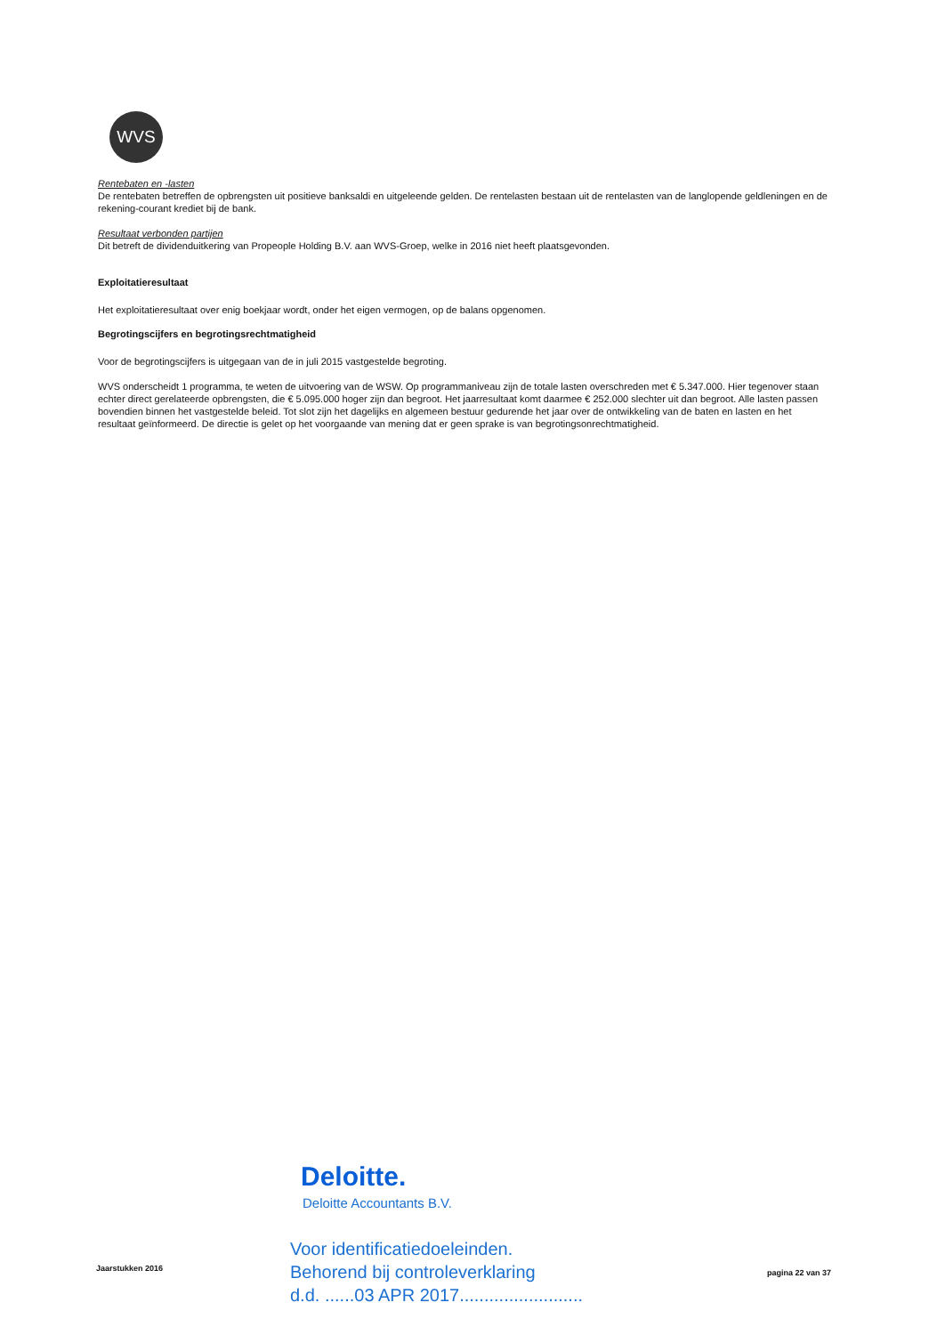WVS
Rentebaten en -lasten
De rentebaten betreffen de opbrengsten uit positieve banksaldi en uitgeleende gelden. De rentelasten bestaan uit de rentelasten van de langlopende geldleningen en de rekening-courant krediet bij de bank.
Resultaat verbonden partijen
Dit betreft de dividenduitkering van Propeople Holding B.V. aan WVS-Groep, welke in 2016 niet heeft plaatsgevonden.
Exploitatieresultaat
Het exploitatieresultaat over enig boekjaar wordt, onder het eigen vermogen, op de balans opgenomen.
Begrotingscijfers en begrotingsrechtmatigheid
Voor de begrotingscijfers is uitgegaan van de in juli 2015 vastgestelde begroting.
WVS onderscheidt 1 programma, te weten de uitvoering van de WSW. Op programmaniveau zijn de totale lasten overschreden met € 5.347.000. Hier tegenover staan echter direct gerelateerde opbrengsten, die € 5.095.000 hoger zijn dan begroot. Het jaarresultaat komt daarmee € 252.000 slechter uit dan begroot. Alle lasten passen bovendien binnen het vastgestelde beleid. Tot slot zijn het dagelijks en algemeen bestuur gedurende het jaar over de ontwikkeling van de baten en lasten en het resultaat geïnformeerd. De directie is gelet op het voorgaande van mening dat er geen sprake is van begrotingsonrechtmatigheid.
Deloitte.
Deloitte Accountants B.V.
Voor identificatiedoeleinden.
Behorend bij controleverklaring
d.d. ......03 APR 2017.........................
Jaarstukken 2016 pagina 22 van 37